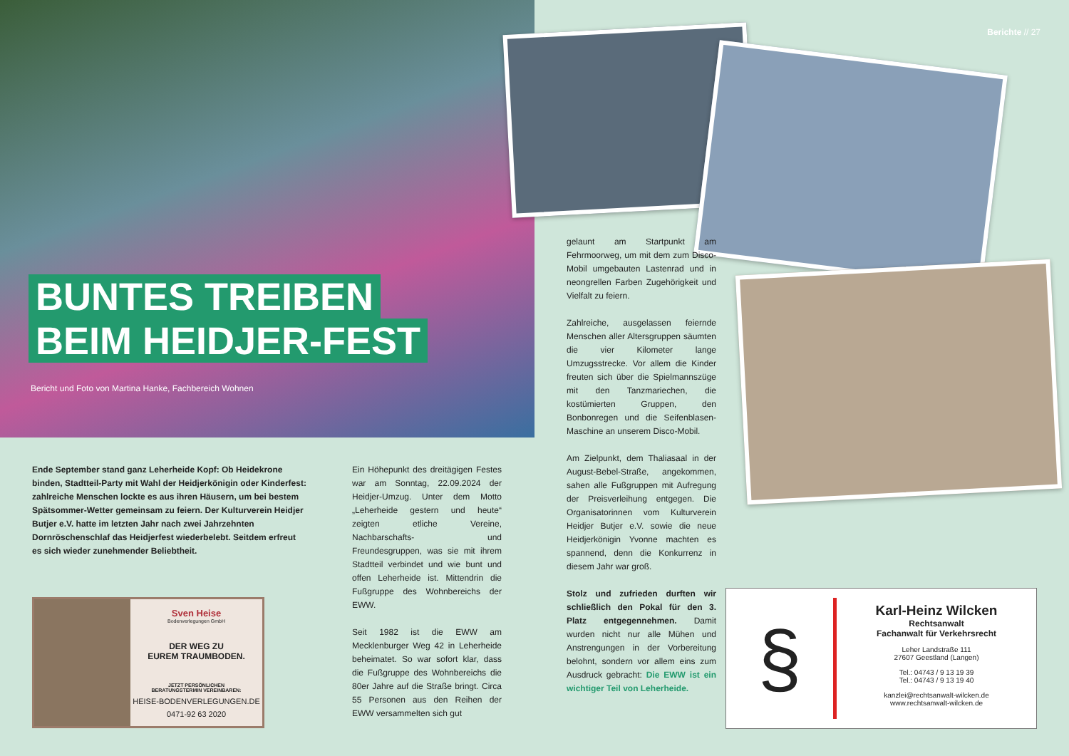BUNTES TREIBEN
BEIM HEIDJER-FEST
Bericht und Foto von Martina Hanke, Fachbereich Wohnen
Berichte // 27
Ende September stand ganz Leherheide Kopf: Ob Heidekrone binden, Stadtteil-Party mit Wahl der Heidjerkönigin oder Kinderfest: zahlreiche Menschen lockte es aus ihren Häusern, um bei bestem Spätsommer-Wetter gemeinsam zu feiern. Der Kulturverein Heidjer Butjer e.V. hatte im letzten Jahr nach zwei Jahrzehnten Dornröschenschlaf das Heidjerfest wiederbelebt. Seitdem erfreut es sich wieder zunehmender Beliebtheit.
Ein Höhepunkt des dreitägigen Festes war am Sonntag, 22.09.2024 der Heidjer-Umzug. Unter dem Motto „Leherheide gestern und heute“ zeigten etliche Vereine, Nachbarschafts- und Freundesgruppen, was sie mit ihrem Stadtteil verbindet und wie bunt und offen Leherheide ist. Mittendrin die Fußgruppe des Wohnbereichs der EWW.
Seit 1982 ist die EWW am Mecklenburger Weg 42 in Leherheide beheimatet. So war sofort klar, dass die Fußgruppe des Wohnbereichs die 80er Jahre auf die Straße bringt. Circa 55 Personen aus den Reihen der EWW versammelten sich gut
gelaunt am Startpunkt am Fehrmoorweg, um mit dem zum Disco-Mobil umgebauten Lastenrad und in neongrellen Farben Zugehörigkeit und Vielfalt zu feiern.
Zahlreiche, ausgelassen feiernde Menschen aller Altersgruppen säumten die vier Kilometer lange Umzugsstrecke. Vor allem die Kinder freuten sich über die Spielmannszüge mit den Tanzmariechen, die kostümierten Gruppen, den Bonbonregen und die Seifenblasen-Maschine an unserem Disco-Mobil.
Am Zielpunkt, dem Thaliasaal in der August-Bebel-Straße, angekommen, sahen alle Fußgruppen mit Aufregung der Preisverleihung entgegen. Die Organisatorinnen vom Kulturverein Heidjer Butjer e.V. sowie die neue Heidjerkönigin Yvonne machten es spannend, denn die Konkurrenz in diesem Jahr war groß.
Stolz und zufrieden durften wir schließlich den Pokal für den 3. Platz entgegennehmen. Damit wurden nicht nur alle Mühen und Anstrengungen in der Vorbereitung belohnt, sondern vor allem eins zum Ausdruck gebracht: Die EWW ist ein wichtiger Teil von Leherheide.
Sven Heise
Bodenverlegungen GmbH
DER WEG ZU
EUREM TRAUMBODEN.
JETZT PERSÖNLICHEN
BERATUNGSTERMIN VEREINBAREN:
HEISE-BODENVERLEGUNGEN.DE
0471-92 63 2020
§
Karl-Heinz Wilcken
Rechtsanwalt
Fachanwalt für Verkehrsrecht
Leher Landstraße 111
27607 Geestland (Langen)
Tel.: 04743 / 9 13 19 39
Tel.: 04743 / 9 13 19 40
kanzlei@rechtsanwalt-wilcken.de
www.rechtsanwalt-wilcken.de